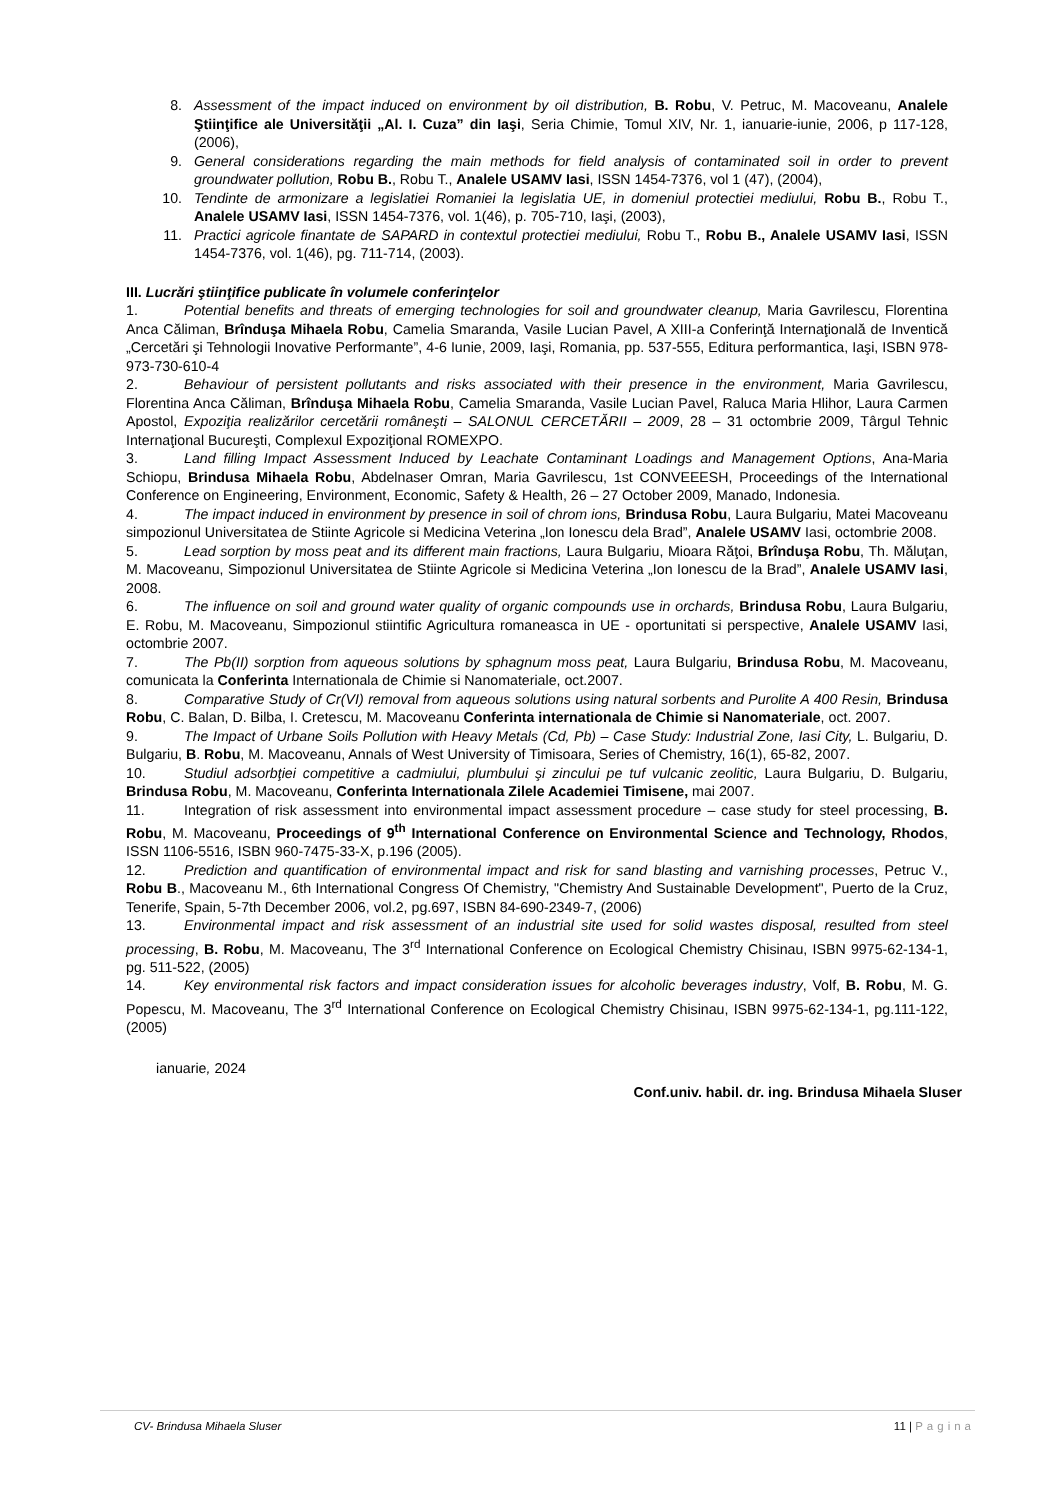8. Assessment of the impact induced on environment by oil distribution, B. Robu, V. Petruc, M. Macoveanu, Analele Ştiinţifice ale Universităţii „Al. I. Cuza” din Iaşi, Seria Chimie, Tomul XIV, Nr. 1, ianuarie-iunie, 2006, p 117-128, (2006),
9. General considerations regarding the main methods for field analysis of contaminated soil in order to prevent groundwater pollution, Robu B., Robu T., Analele USAMV Iasi, ISSN 1454-7376, vol 1 (47), (2004),
10. Tendinte de armonizare a legislatiei Romaniei la legislatia UE, in domeniul protectiei mediului, Robu B., Robu T., Analele USAMV Iasi, ISSN 1454-7376, vol. 1(46), p. 705-710, Iaşi, (2003),
11. Practici agricole finantate de SAPARD in contextul protectiei mediului, Robu T., Robu B., Analele USAMV Iasi, ISSN 1454-7376, vol. 1(46), pg. 711-714, (2003).
III. Lucrări ştiinţifice publicate în volumele conferinţelor
1. Potential benefits and threats of emerging technologies for soil and groundwater cleanup, Maria Gavrilescu, Florentina Anca Căliman, Brînduşa Mihaela Robu, Camelia Smaranda, Vasile Lucian Pavel, A XIII-a Conferinţă Internaţională de Inventică „Cercetări şi Tehnologii Inovative Performante”, 4-6 Iunie, 2009, Iaşi, Romania, pp. 537-555, Editura performantica, Iaşi, ISBN 978-973-730-610-4
2. Behaviour of persistent pollutants and risks associated with their presence in the environment, Maria Gavrilescu, Florentina Anca Căliman, Brînduşa Mihaela Robu, Camelia Smaranda, Vasile Lucian Pavel, Raluca Maria Hlihor, Laura Carmen Apostol, Expoziţia realizărilor cercetării româneşti – SALONUL CERCETĂRII – 2009, 28 – 31 octombrie 2009, Târgul Tehnic Internaţional Bucureşti, Complexul Expoziţional ROMEXPO.
3. Land filling Impact Assessment Induced by Leachate Contaminant Loadings and Management Options, Ana-Maria Schiopu, Brindusa Mihaela Robu, Abdelnaser Omran, Maria Gavrilescu, 1st CONVEEESH, Proceedings of the International Conference on Engineering, Environment, Economic, Safety & Health, 26 – 27 October 2009, Manado, Indonesia.
4. The impact induced in environment by presence in soil of chrom ions, Brindusa Robu, Laura Bulgariu, Matei Macoveanu simpozionul Universitatea de Stiinte Agricole si Medicina Veterina „Ion Ionescu dela Brad”, Analele USAMV Iasi, octombrie 2008.
5. Lead sorption by moss peat and its different main fractions, Laura Bulgariu, Mioara Răţoi, Brînduşa Robu, Th. Măluţan, M. Macoveanu, Simpozionul Universitatea de Stiinte Agricole si Medicina Veterina „Ion Ionescu de la Brad”, Analele USAMV Iasi, 2008.
6. The influence on soil and ground water quality of organic compounds use in orchards, Brindusa Robu, Laura Bulgariu, E. Robu, M. Macoveanu, Simpozionul stiintific Agricultura romaneasca in UE - oportunitati si perspective, Analele USAMV Iasi, octombrie 2007.
7. The Pb(II) sorption from aqueous solutions by sphagnum moss peat, Laura Bulgariu, Brindusa Robu, M. Macoveanu, comunicata la Conferinta Internationala de Chimie si Nanomateriale, oct.2007.
8. Comparative Study of Cr(VI) removal from aqueous solutions using natural sorbents and Purolite A 400 Resin, Brindusa Robu, C. Balan, D. Bilba, I. Cretescu, M. Macoveanu Conferinta internationala de Chimie si Nanomateriale, oct. 2007.
9. The Impact of Urbane Soils Pollution with Heavy Metals (Cd, Pb) – Case Study: Industrial Zone, Iasi City, L. Bulgariu, D. Bulgariu, B. Robu, M. Macoveanu, Annals of West University of Timisoara, Series of Chemistry, 16(1), 65-82, 2007.
10. Studiul adsorbţiei competitive a cadmiului, plumbului şi zincului pe tuf vulcanic zeolitic, Laura Bulgariu, D. Bulgariu, Brindusa Robu, M. Macoveanu, Conferinta Internationala Zilele Academiei Timisene, mai 2007.
11. Integration of risk assessment into environmental impact assessment procedure – case study for steel processing, B. Robu, M. Macoveanu, Proceedings of 9<sup>th</sup> International Conference on Environmental Science and Technology, Rhodos, ISSN 1106-5516, ISBN 960-7475-33-X, p.196 (2005).
12. Prediction and quantification of environmental impact and risk for sand blasting and varnishing processes, Petruc V., Robu B., Macoveanu M., 6th International Congress Of Chemistry, "Chemistry And Sustainable Development", Puerto de la Cruz, Tenerife, Spain, 5-7th December 2006, vol.2, pg.697, ISBN 84-690-2349-7, (2006)
13. Environmental impact and risk assessment of an industrial site used for solid wastes disposal, resulted from steel processing, B. Robu, M. Macoveanu, The 3<sup>rd</sup> International Conference on Ecological Chemistry Chisinau, ISBN 9975-62-134-1, pg. 511-522, (2005)
14. Key environmental risk factors and impact consideration issues for alcoholic beverages industry, Volf, B. Robu, M. G. Popescu, M. Macoveanu, The 3<sup>rd</sup> International Conference on Ecological Chemistry Chisinau, ISBN 9975-62-134-1, pg.111-122, (2005)
ianuarie, 2024
Conf.univ. habil. dr. ing. Brindusa Mihaela Sluser
CV- Brindusa Mihaela Sluser 11 | Pagina